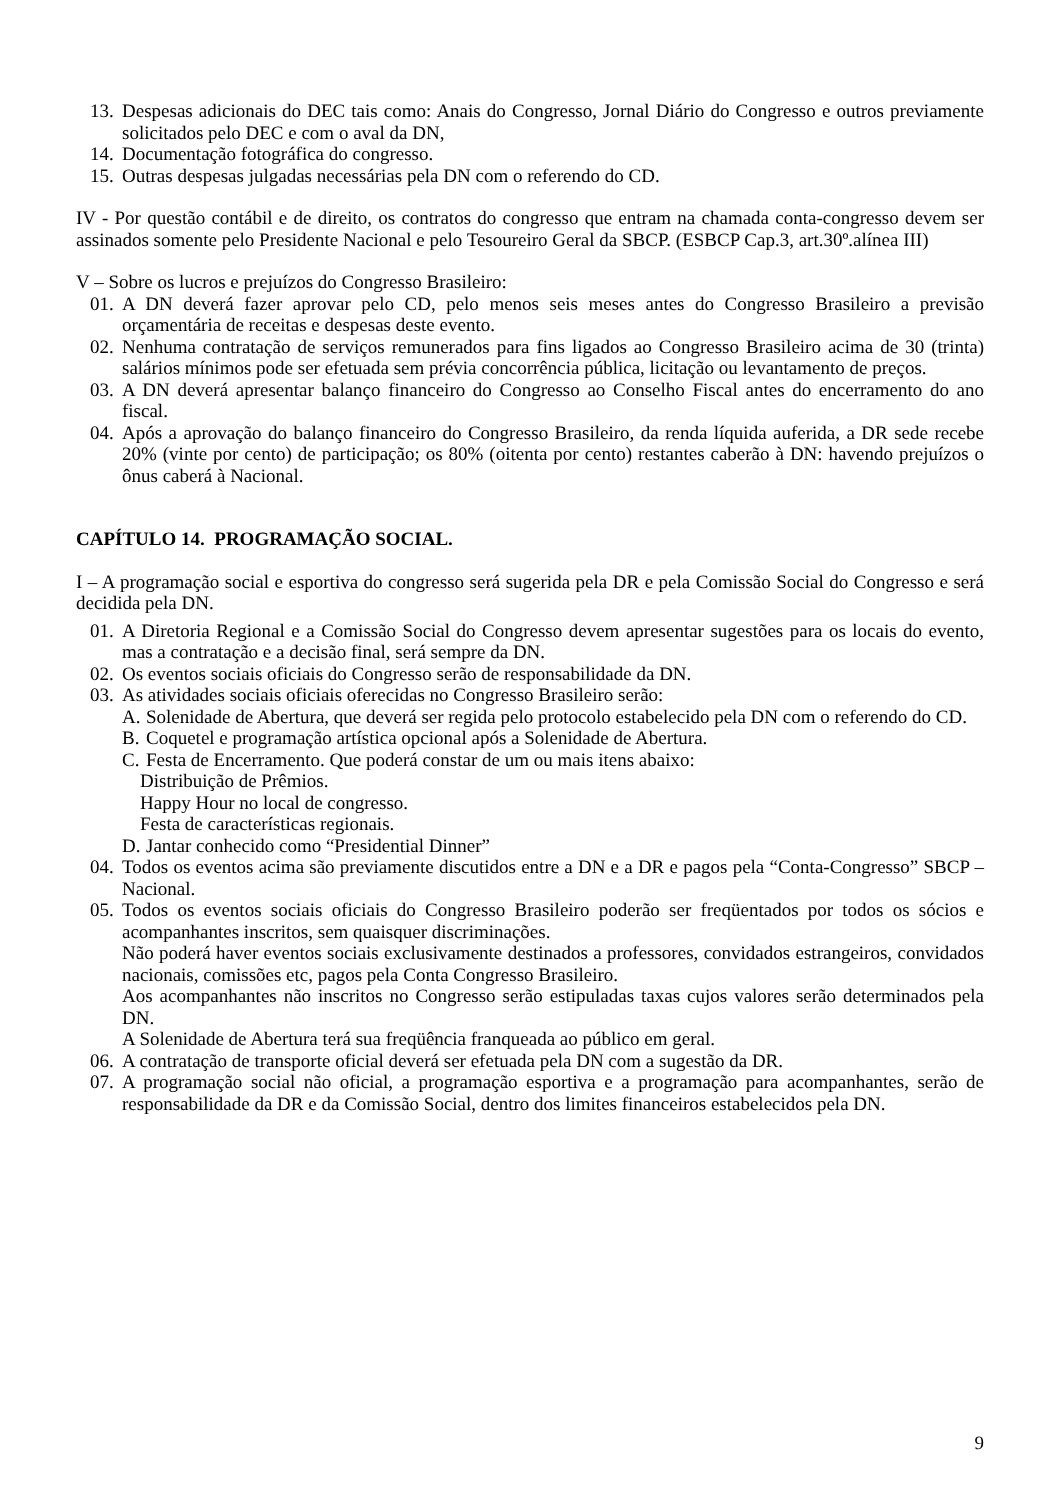13. Despesas adicionais do DEC tais como: Anais do Congresso, Jornal Diário do Congresso e outros previamente solicitados pelo DEC e com o aval da DN,
14. Documentação fotográfica do congresso.
15. Outras despesas julgadas necessárias pela DN com o referendo do CD.
IV - Por questão contábil e de direito, os contratos do congresso que entram na chamada conta-congresso devem ser assinados somente pelo Presidente Nacional e pelo Tesoureiro Geral da SBCP. (ESBCP Cap.3, art.30º.alínea III)
V – Sobre os lucros e prejuízos do Congresso Brasileiro:
01. A DN deverá fazer aprovar pelo CD, pelo menos seis meses antes do Congresso Brasileiro a previsão orçamentária de receitas e despesas deste evento.
02. Nenhuma contratação de serviços remunerados para fins ligados ao Congresso Brasileiro acima de 30 (trinta) salários mínimos pode ser efetuada sem prévia concorrência pública, licitação ou levantamento de preços.
03. A DN deverá apresentar balanço financeiro do Congresso ao Conselho Fiscal antes do encerramento do ano fiscal.
04. Após a aprovação do balanço financeiro do Congresso Brasileiro, da renda líquida auferida, a DR sede recebe 20% (vinte por cento) de participação; os 80% (oitenta por cento) restantes caberão à DN: havendo prejuízos o ônus caberá à Nacional.
CAPÍTULO 14. PROGRAMAÇÃO SOCIAL.
I – A programação social e esportiva do congresso será sugerida pela DR e pela Comissão Social do Congresso e será decidida pela DN.
01. A Diretoria Regional e a Comissão Social do Congresso devem apresentar sugestões para os locais do evento, mas a contratação e a decisão final, será sempre da DN.
02. Os eventos sociais oficiais do Congresso serão de responsabilidade da DN.
03. As atividades sociais oficiais oferecidas no Congresso Brasileiro serão:
A. Solenidade de Abertura, que deverá ser regida pelo protocolo estabelecido pela DN com o referendo do CD.
B. Coquetel e programação artística opcional após a Solenidade de Abertura.
C. Festa de Encerramento. Que poderá constar de um ou mais itens abaixo:
Distribuição de Prêmios.
Happy Hour no local de congresso.
Festa de características regionais.
D. Jantar conhecido como “Presidential Dinner”
04. Todos os eventos acima são previamente discutidos entre a DN e a DR e pagos pela “Conta-Congresso” SBCP – Nacional.
05. Todos os eventos sociais oficiais do Congresso Brasileiro poderão ser freqüentados por todos os sócios e acompanhantes inscritos, sem quaisquer discriminações.
Não poderá haver eventos sociais exclusivamente destinados a professores, convidados estrangeiros, convidados nacionais, comissões etc, pagos pela Conta Congresso Brasileiro.
Aos acompanhantes não inscritos no Congresso serão estipuladas taxas cujos valores serão determinados pela DN.
A Solenidade de Abertura terá sua freqüência franqueada ao público em geral.
06. A contratação de transporte oficial deverá ser efetuada pela DN com a sugestão da DR.
07. A programação social não oficial, a programação esportiva e a programação para acompanhantes, serão de responsabilidade da DR e da Comissão Social, dentro dos limites financeiros estabelecidos pela DN.
9